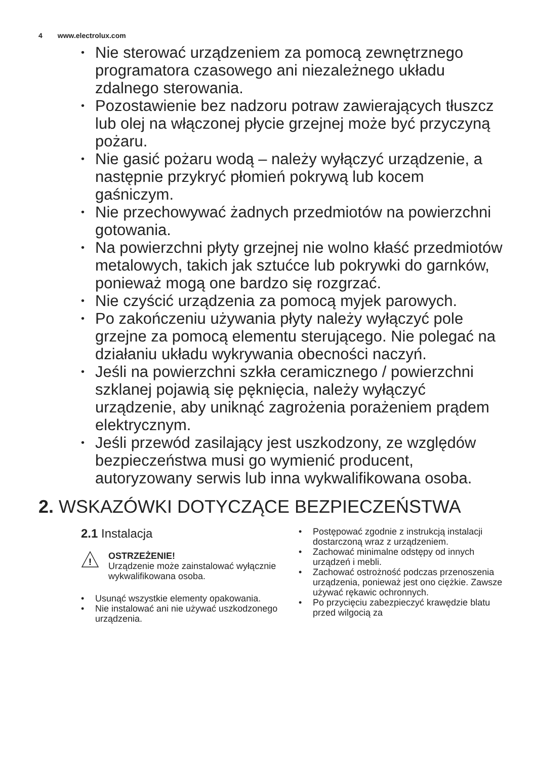4 www.electrolux.com
• Nie sterować urządzeniem za pomocą zewnętrznego programatora czasowego ani niezależnego układu zdalnego sterowania.
• Pozostawienie bez nadzoru potraw zawierających tłuszcz lub olej na włączonej płycie grzejnej może być przyczyną pożaru.
• Nie gasić pożaru wodą – należy wyłączyć urządzenie, a następnie przykryć płomień pokrywą lub kocem gaśniczym.
• Nie przechowywać żadnych przedmiotów na powierzchni gotowania.
• Na powierzchni płyty grzejnej nie wolno kłaść przedmiotów metalowych, takich jak sztućce lub pokrywki do garnków, ponieważ mogą one bardzo się rozgrzać.
• Nie czyścić urządzenia za pomocą myjek parowych.
• Po zakończeniu używania płyty należy wyłączyć pole grzejne za pomocą elementu sterującego. Nie polegać na działaniu układu wykrywania obecności naczyń.
• Jeśli na powierzchni szkła ceramicznego / powierzchni szklanej pojawią się pęknięcia, należy wyłączyć urządzenie, aby uniknąć zagrożenia porażeniem prądem elektrycznym.
• Jeśli przewód zasilający jest uszkodzony, ze względów bezpieczeństwa musi go wymienić producent, autoryzowany serwis lub inna wykwalifikowana osoba.
2. WSKAZÓWKI DOTYCZĄCE BEZPIECZEŃSTWA
2.1 Instalacja
!
OSTRZEŻENIE!
Urządzenie może zainstalować wyłącznie wykwalifikowana osoba.
• Usunąć wszystkie elementy opakowania.
• Nie instalować ani nie używać uszkodzonego urządzenia.
• Postępować zgodnie z instrukcją instalacji dostarczoną wraz z urządzeniem.
• Zachować minimalne odstępy od innych urządzeń i mebli.
• Zachować ostrożność podczas przenoszenia urządzenia, ponieważ jest ono ciężkie. Zawsze używać rękawic ochronnych.
• Po przycięciu zabezpieczyć krawędzie blatu przed wilgocią za